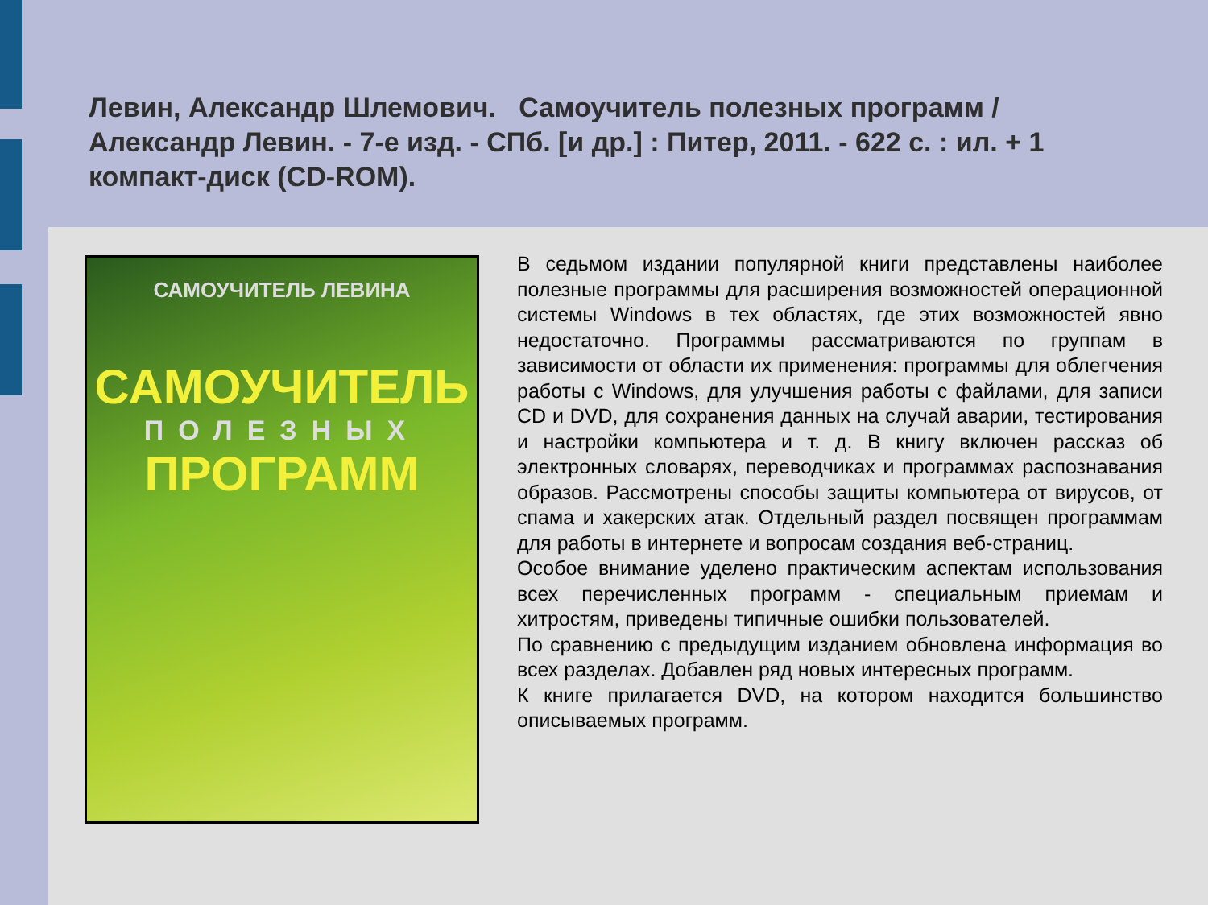Левин, Александр Шлемович. Самоучитель полезных программ / Александр Левин. - 7-е изд. - СПб. [и др.] : Питер, 2011. - 622 с. : ил. + 1 компакт-диск (CD-ROM).
САМОУЧИТЕЛЬ ЛЕВИНА
САМОУЧИТЕЛЬ
ПОЛЕЗНЫХ
ПРОГРАММ
В седьмом издании популярной книги представлены наиболее полезные программы для расширения возможностей операционной системы Windows в тех областях, где этих возможностей явно недостаточно. Программы рассматриваются по группам в зависимости от области их применения: программы для облегчения работы с Windows, для улучшения работы с файлами, для записи CD и DVD, для сохранения данных на случай аварии, тестирования и настройки компьютера и т. д. В книгу включен рассказ об электронных словарях, переводчиках и программах распознавания образов. Рассмотрены способы защиты компьютера от вирусов, от спама и хакерских атак. Отдельный раздел посвящен программам для работы в интернете и вопросам создания веб-страниц.
Особое внимание уделено практическим аспектам использования всех перечисленных программ - специальным приемам и хитростям, приведены типичные ошибки пользователей.
По сравнению с предыдущим изданием обновлена информация во всех разделах. Добавлен ряд новых интересных программ.
К книге прилагается DVD, на котором находится большинство описываемых программ.